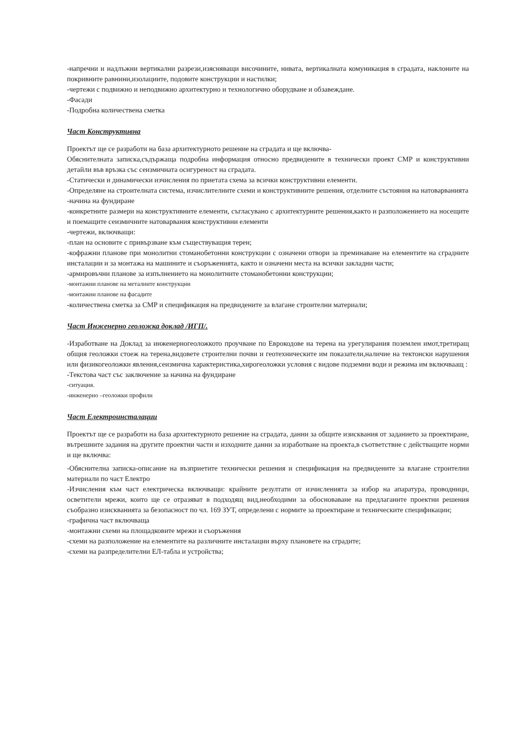-напречни и надлъжни вертикални разрези,изясняващи височините, нивата, вертикалната комуникация в сградата, наклоните на покривните равнини,изолациите, подовите конструкции и настилки;
-чертежи с подвижно и неподвижно архитектурно и технологично оборудване и обзавеждане.
-Фасади
-Подробна количествена сметка
Част Конструктивна
Проектът ще се разработи на база архитектурното решение на сградата и ще включва-
Обяснителната записка,съдържаща подробна информация относно предвидените в технически проект СМР и конструктивни детайли във връзка със сеизмичната осигуреност на сградата.
-Статически и динамически изчисления по приетата схема за всички конструктивни елементи.
-Определяне на строителната система, изчислителните схеми и конструктивните решения, отделните състояния на натоварванията
-начина на фундиране
-конкретните размери на конструктивните елементи, съгласувано с архитектурните решения,както и разположението на носещите и поемащите сеизмичните натоварвания конструктивни елементи
-чертежи, включващи:
-план на основите с привързване към съществуващия терен;
-кофражни планове при монолитни стоманобетонни конструкции с означени отвори за преминаване на елементите на сградните инсталации и за монтажа на машините и съоръженията, както и означени места на всички закладни части;
-армировъчни планове за изпълнението на монолитните стоманобетонни конструкции;
-монтажни планове на металните конструкции
-монтажни планове на фасадите
-количествена сметка за СМР и спецификация на предвидените за влагане строителни материали;
Част Инженерно геоложка доклад /ИГП/.
-Изработване на Доклад за инженерногеоложкото проучване по Еврокодове на терена на урегулирания поземлен имот,третиращ общия геоложки стоеж на терена,видовете строителни почви и геотехническите им показатели,наличие на тектонски нарушения или физикогеоложки явления,сеизмична характеристика,хирогеоложки условия с видове подземни води и режима им включваащ :
-Текстова част със заключение за начина на фундиране
-ситуация.
-инженерно –геоложки профили
Част Електроинсталации
Проектът ще се разработи на база архитектурното решение на сградата, данни за общите изисквания от заданието за проектиране, вътрешните задания на другите проектни части и изходните данни за изработване на проекта,в съответствие с действащите норми и ще включва:
-Обяснителна записка-описание на възприетите технически решения и спецификация на предвидените за влагане строителни материали по част Електро
-Изчисления към част електрическа включващи: крайните резултати от изчисленията за избор на апаратура, проводници, осветители мрежи, които ще се отразяват в подходящ вид,необходими за обосноваване на предлаганите проектни решения съобразно изискванията за безопасност по чл. 169 ЗУТ, определени с нормите за проектиране и техническите спецификации;
-графична част включваща
-монтажни схеми на площадковите мрежи и съоръжения
-схеми на разположение на елементите на различните инсталации върху плановете на сградите;
-схеми на разпределителни ЕЛ-табла и устройства;